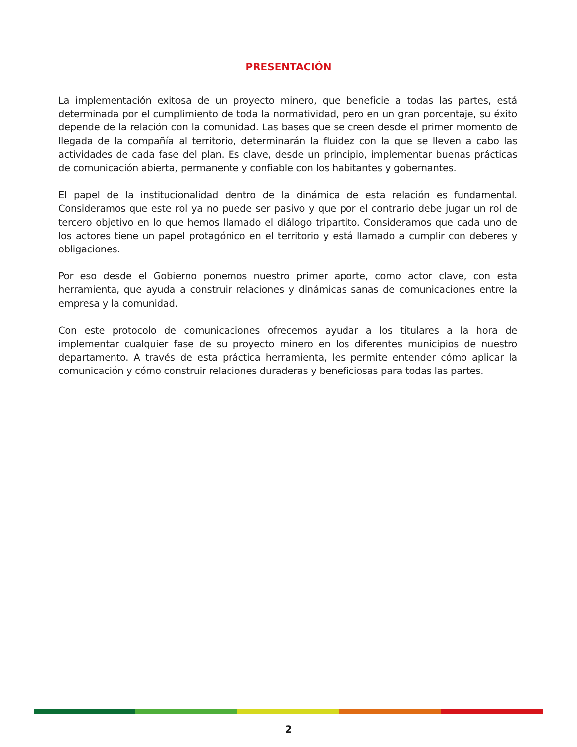PRESENTACIÓN
La implementación exitosa de un proyecto minero, que beneficie a todas las partes, está determinada por el cumplimiento de toda la normatividad, pero en un gran porcentaje, su éxito depende de la relación con la comunidad. Las bases que se creen desde el primer momento de llegada de la compañía al territorio, determinarán la fluidez con la que se lleven a cabo las actividades de cada fase del plan. Es clave, desde un principio, implementar buenas prácticas de comunicación abierta, permanente y confiable con los habitantes y gobernantes.
El papel de la institucionalidad dentro de la dinámica de esta relación es fundamental. Consideramos que este rol ya no puede ser pasivo y que por el contrario debe jugar un rol de tercero objetivo en lo que hemos llamado el diálogo tripartito. Consideramos que cada uno de los actores tiene un papel protagónico en el territorio y está llamado a cumplir con deberes y obligaciones.
Por eso desde el Gobierno ponemos nuestro primer aporte, como actor clave, con esta herramienta, que ayuda a construir relaciones y dinámicas sanas de comunicaciones entre la empresa y la comunidad.
Con este protocolo de comunicaciones ofrecemos ayudar a los titulares a la hora de implementar cualquier fase de su proyecto minero en los diferentes municipios de nuestro departamento. A través de esta práctica herramienta, les permite entender cómo aplicar la comunicación y cómo construir relaciones duraderas y beneficiosas para todas las partes.
2